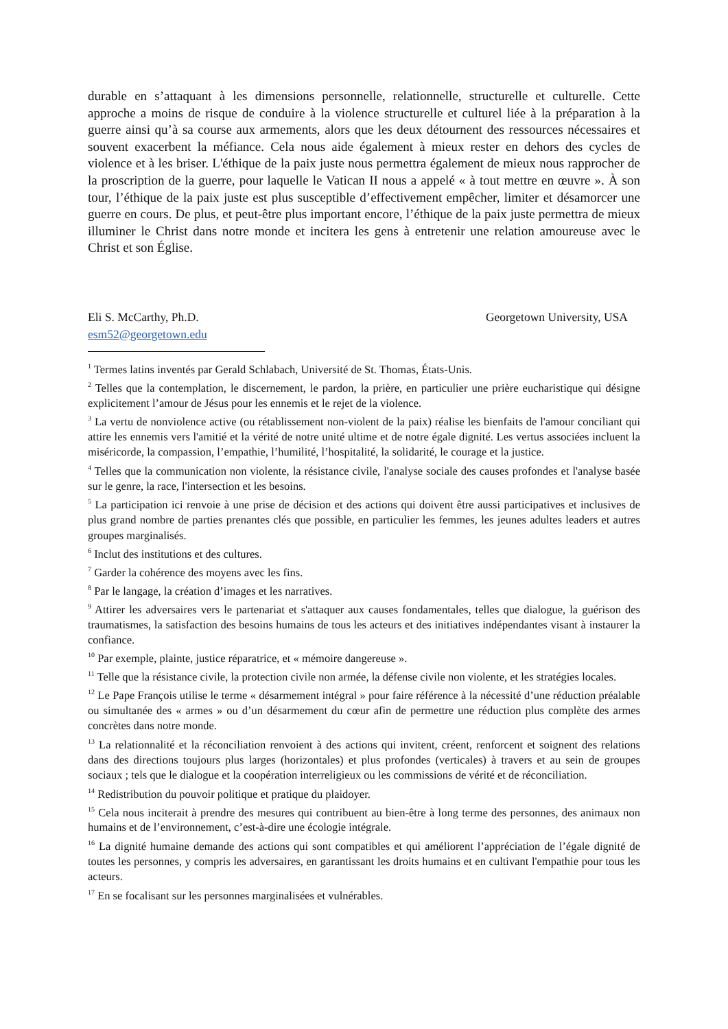durable en s’attaquant à les dimensions personnelle, relationnelle, structurelle et culturelle. Cette approche a moins de risque de conduire à la violence structurelle et culturel liée à la préparation à la guerre ainsi qu’à sa course aux armements, alors que les deux détournent des ressources nécessaires et souvent exacerbent la méfiance. Cela nous aide également à mieux rester en dehors des cycles de violence et à les briser. L'éthique de la paix juste nous permettra également de mieux nous rapprocher de la proscription de la guerre, pour laquelle le Vatican II nous a appelé « à tout mettre en œuvre ». À son tour, l’éthique de la paix juste est plus susceptible d’effectivement empêcher, limiter et désamorcer une guerre en cours. De plus, et peut-être plus important encore, l’éthique de la paix juste permettra de mieux illuminer le Christ dans notre monde et incitera les gens à entretenir une relation amoureuse avec le Christ et son Église.
Eli S. McCarthy, Ph.D. Georgetown University, USA
esm52@georgetown.edu
<sup>1</sup> Termes latins inventés par Gerald Schlabach, Université de St. Thomas, États-Unis.
<sup>2</sup> Telles que la contemplation, le discernement, le pardon, la prière, en particulier une prière eucharistique qui désigne explicitement l’amour de Jésus pour les ennemis et le rejet de la violence.
<sup>3</sup> La vertu de nonviolence active (ou rétablissement non-violent de la paix) réalise les bienfaits de l'amour conciliant qui attire les ennemis vers l'amitié et la vérité de notre unité ultime et de notre égale dignité. Les vertus associées incluent la miséricorde, la compassion, l’empathie, l’humilité, l’hospitalité, la solidarité, le courage et la justice.
<sup>4</sup> Telles que la communication non violente, la résistance civile, l'analyse sociale des causes profondes et l'analyse basée sur le genre, la race, l'intersection et les besoins.
<sup>5</sup> La participation ici renvoie à une prise de décision et des actions qui doivent être aussi participatives et inclusives de plus grand nombre de parties prenantes clés que possible, en particulier les femmes, les jeunes adultes leaders et autres groupes marginalisés.
<sup>6</sup> Inclut des institutions et des cultures.
<sup>7</sup> Garder la cohérence des moyens avec les fins.
<sup>8</sup> Par le langage, la création d’images et les narratives.
<sup>9</sup> Attirer les adversaires vers le partenariat et s'attaquer aux causes fondamentales, telles que dialogue, la guérison des traumatismes, la satisfaction des besoins humains de tous les acteurs et des initiatives indépendantes visant à instaurer la confiance.
<sup>10</sup> Par exemple, plainte, justice réparatrice, et « mémoire dangereuse ».
<sup>11</sup> Telle que la résistance civile, la protection civile non armée, la défense civile non violente, et les stratégies locales.
<sup>12</sup> Le Pape François utilise le terme « désarmement intégral » pour faire référence à la nécessité d’une réduction préalable ou simultanée des « armes » ou d’un désarmement du cœur afin de permettre une réduction plus complète des armes concrètes dans notre monde.
<sup>13</sup> La relationnalité et la réconciliation renvoient à des actions qui invitent, créent, renforcent et soignent des relations dans des directions toujours plus larges (horizontales) et plus profondes (verticales) à travers et au sein de groupes sociaux ; tels que le dialogue et la coopération interreligieux ou les commissions de vérité et de réconciliation.
<sup>14</sup> Redistribution du pouvoir politique et pratique du plaidoyer.
<sup>15</sup> Cela nous inciterait à prendre des mesures qui contribuent au bien-être à long terme des personnes, des animaux non humains et de l’environnement, c’est-à-dire une écologie intégrale.
<sup>16</sup> La dignité humaine demande des actions qui sont compatibles et qui améliorent l’appréciation de l’égale dignité de toutes les personnes, y compris les adversaires, en garantissant les droits humains et en cultivant l'empathie pour tous les acteurs.
<sup>17</sup> En se focalisant sur les personnes marginalisées et vulnérables.